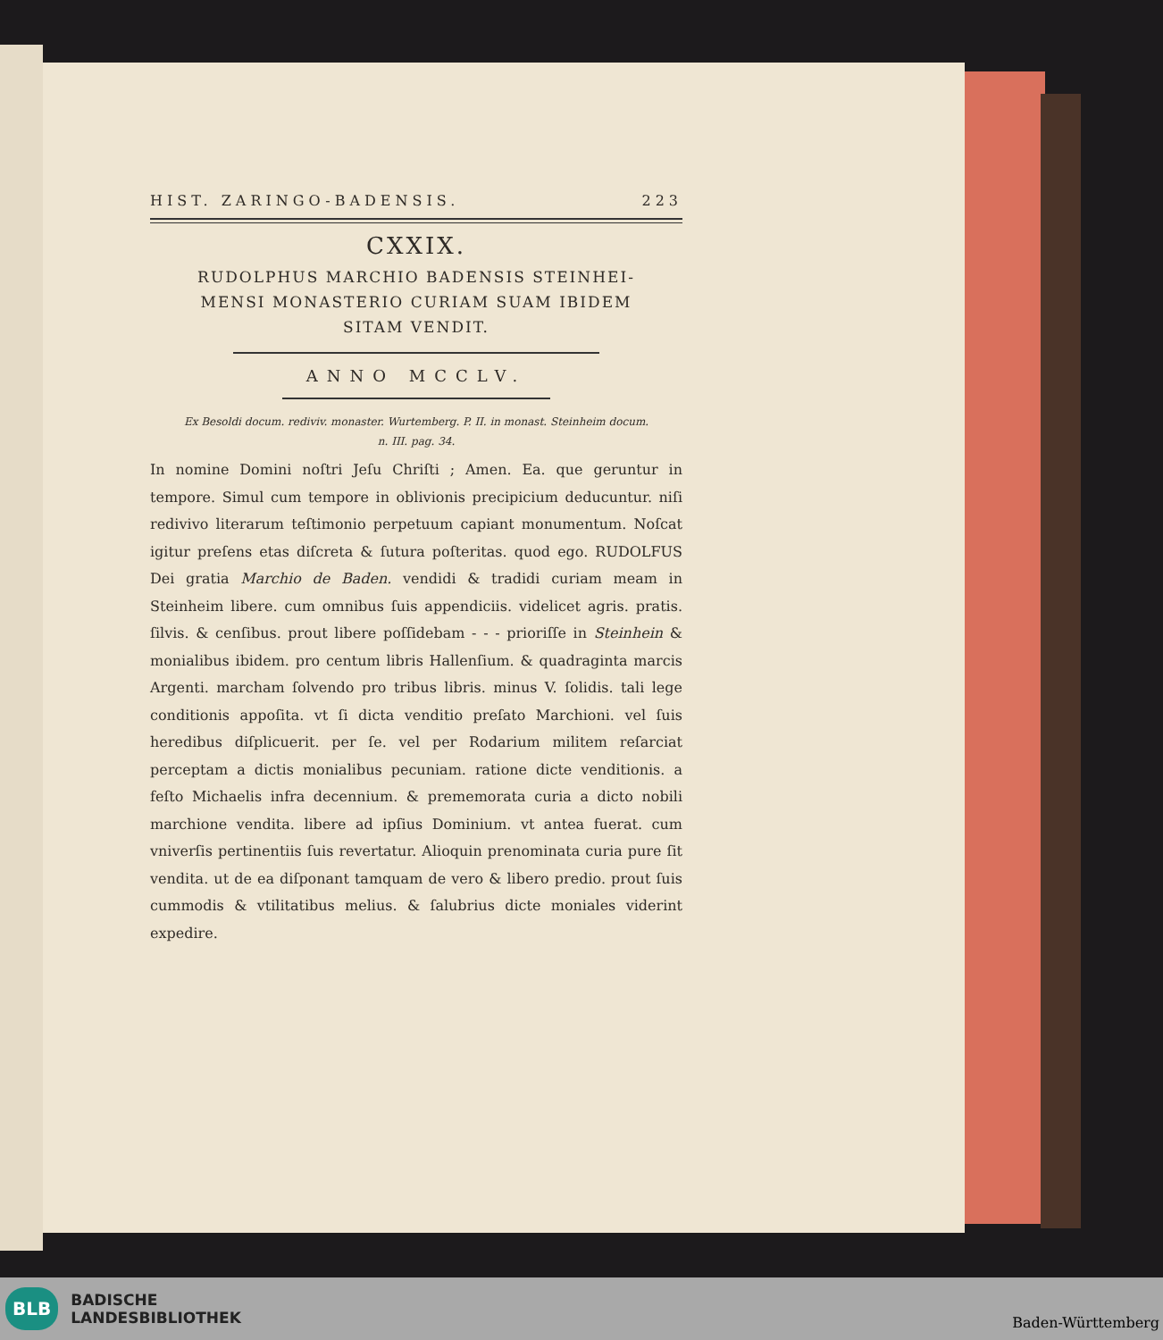HIST. ZARINGO-BADENSIS. 223
CXXIX.
RUDOLPHUS MARCHIO BADENSIS STEINHEI-
MENSI MONASTERIO CURIAM SUAM IBIDEM
SITAM VENDIT.
ANNO MCCLV.
Ex Besoldi docum. rediviv. monaster. Wurtemberg. P. II. in monast. Steinheim docum.
n. III. pag. 34.
In nomine Domini noſtri Jeſu Chriſti ; Amen. Ea. que geruntur in tempore. Simul cum tempore in oblivionis precipicium deducuntur. niſi redivivo literarum teſtimonio perpetuum capiant monumentum. Noſcat igitur preſens etas diſcreta & ſutura poſteritas. quod ego. RUDOLFUS Dei gratia Marchio de Baden. vendidi & tradidi curiam meam in Steinheim libere. cum omnibus ſuis appendiciis. videlicet agris. pratis. ſilvis. & cenſibus. prout libere poſſidebam - - - prioriſſe in Steinhein & monialibus ibidem. pro centum libris Hallenſium. & quadraginta marcis Argenti. marcham ſolvendo pro tribus libris. minus V. ſolidis. tali lege conditionis appoſita. vt ſi dicta venditio preſato Marchioni. vel ſuis heredibus diſplicuerit. per ſe. vel per Rodarium militem reſarciat perceptam a dictis monialibus pecuniam. ratione dicte venditionis. a feſto Michaelis infra decennium. & prememorata curia a dicto nobili marchione vendita. libere ad ipſius Dominium. vt antea fuerat. cum vniverſis pertinentiis ſuis revertatur. Alioquin prenominata curia pure ſit vendita. ut de ea diſponant tamquam de vero & libero predio. prout ſuis cummodis & vtilitatibus melius. & ſalubrius dicte moniales viderint expedire.
BLB BADISCHE
LANDESBIBLIOTHEK
Baden-Württemberg